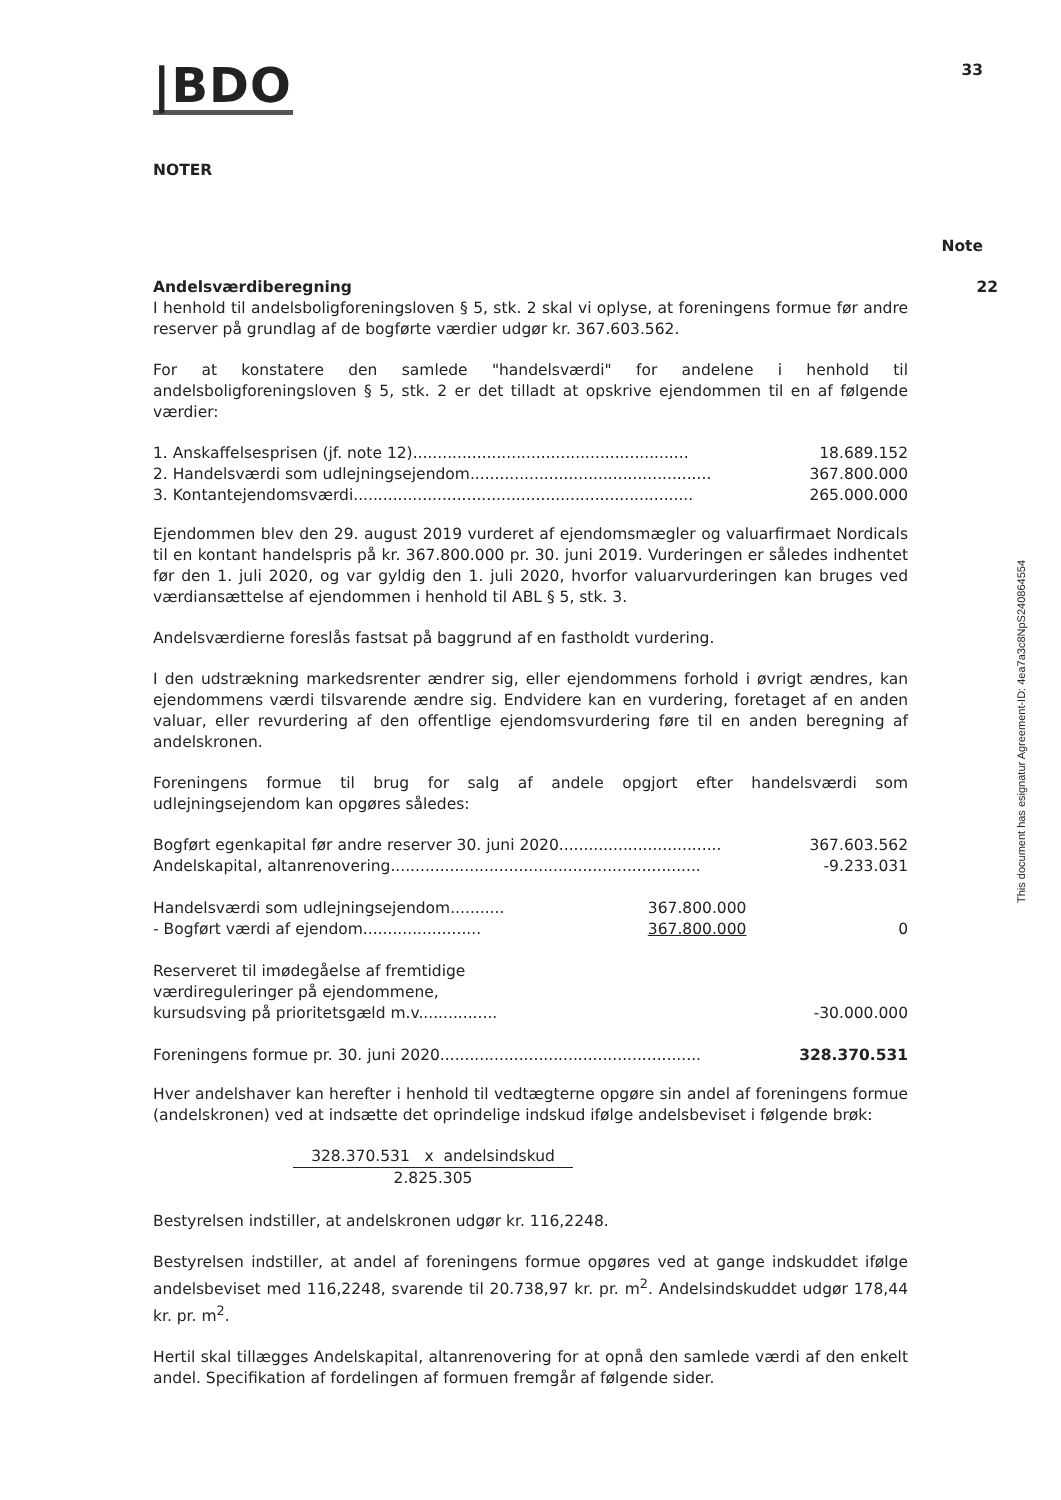|BDO
33
NOTER
Note
Andelsværdiberegning
I henhold til andelsboligforeningsloven § 5, stk. 2 skal vi oplyse, at foreningens formue før andre reserver på grundlag af de bogførte værdier udgør kr. 367.603.562.
For at konstatere den samlede "handelsværdi" for andelene i henhold til andelsboligforeningsloven § 5, stk. 2 er det tilladt at opskrive ejendommen til en af følgende værdier:
| 1. Anskaffelsesprisen (jf. note 12)........................................................ | 18.689.152 |
| 2. Handelsværdi som udlejningsejendom................................................. | 367.800.000 |
| 3. Kontantejendomsværdi..................................................................... | 265.000.000 |
Ejendommen blev den 29. august 2019 vurderet af ejendomsmægler og valuarfirmaet Nordicals til en kontant handelspris på kr. 367.800.000 pr. 30. juni 2019. Vurderingen er således indhentet før den 1. juli 2020, og var gyldig den 1. juli 2020, hvorfor valuarvurderingen kan bruges ved værdiansættelse af ejendommen i henhold til ABL § 5, stk. 3.
Andelsværdierne foreslås fastsat på baggrund af en fastholdt vurdering.
I den udstrækning markedsrenter ændrer sig, eller ejendommens forhold i øvrigt ændres, kan ejendommens værdi tilsvarende ændre sig. Endvidere kan en vurdering, foretaget af en anden valuar, eller revurdering af den offentlige ejendomsvurdering føre til en anden beregning af andelskronen.
Foreningens formue til brug for salg af andele opgjort efter handelsværdi som udlejningsejendom kan opgøres således:
| Bogført egenkapital før andre reserver 30. juni 2020................................. | | 367.603.562 |
| Andelskapital, altanrenovering............................................................... | | -9.233.031 |
| Handelsværdi som udlejningsejendom........... | 367.800.000 | |
| - Bogført værdi af ejendom........................ | 367.800.000 | 0 |
| Reserveret til imødegåelse af fremtidige værdireguleringer på ejendommene, kursudsving på prioritetsgæld m.v................ | | -30.000.000 |
| Foreningens formue pr. 30. juni 2020..................................................... | | 328.370.531 |
Hver andelshaver kan herefter i henhold til vedtægterne opgøre sin andel af foreningens formue (andelskronen) ved at indsætte det oprindelige indskud ifølge andelsbeviset i følgende brøk:
328.370.531 x andelsindskud
2.825.305
Bestyrelsen indstiller, at andelskronen udgør kr. 116,2248.
Bestyrelsen indstiller, at andel af foreningens formue opgøres ved at gange indskuddet ifølge andelsbeviset med 116,2248, svarende til 20.738,97 kr. pr. m<sup>2</sup>. Andelsindskuddet udgør 178,44 kr. pr. m<sup>2</sup>.
Hertil skal tillægges Andelskapital, altanrenovering for at opnå den samlede værdi af den enkelt andel. Specifikation af fordelingen af formuen fremgår af følgende sider.
22
This document has esignatur Agreement-ID: 4ea7a3c8NpS240864554